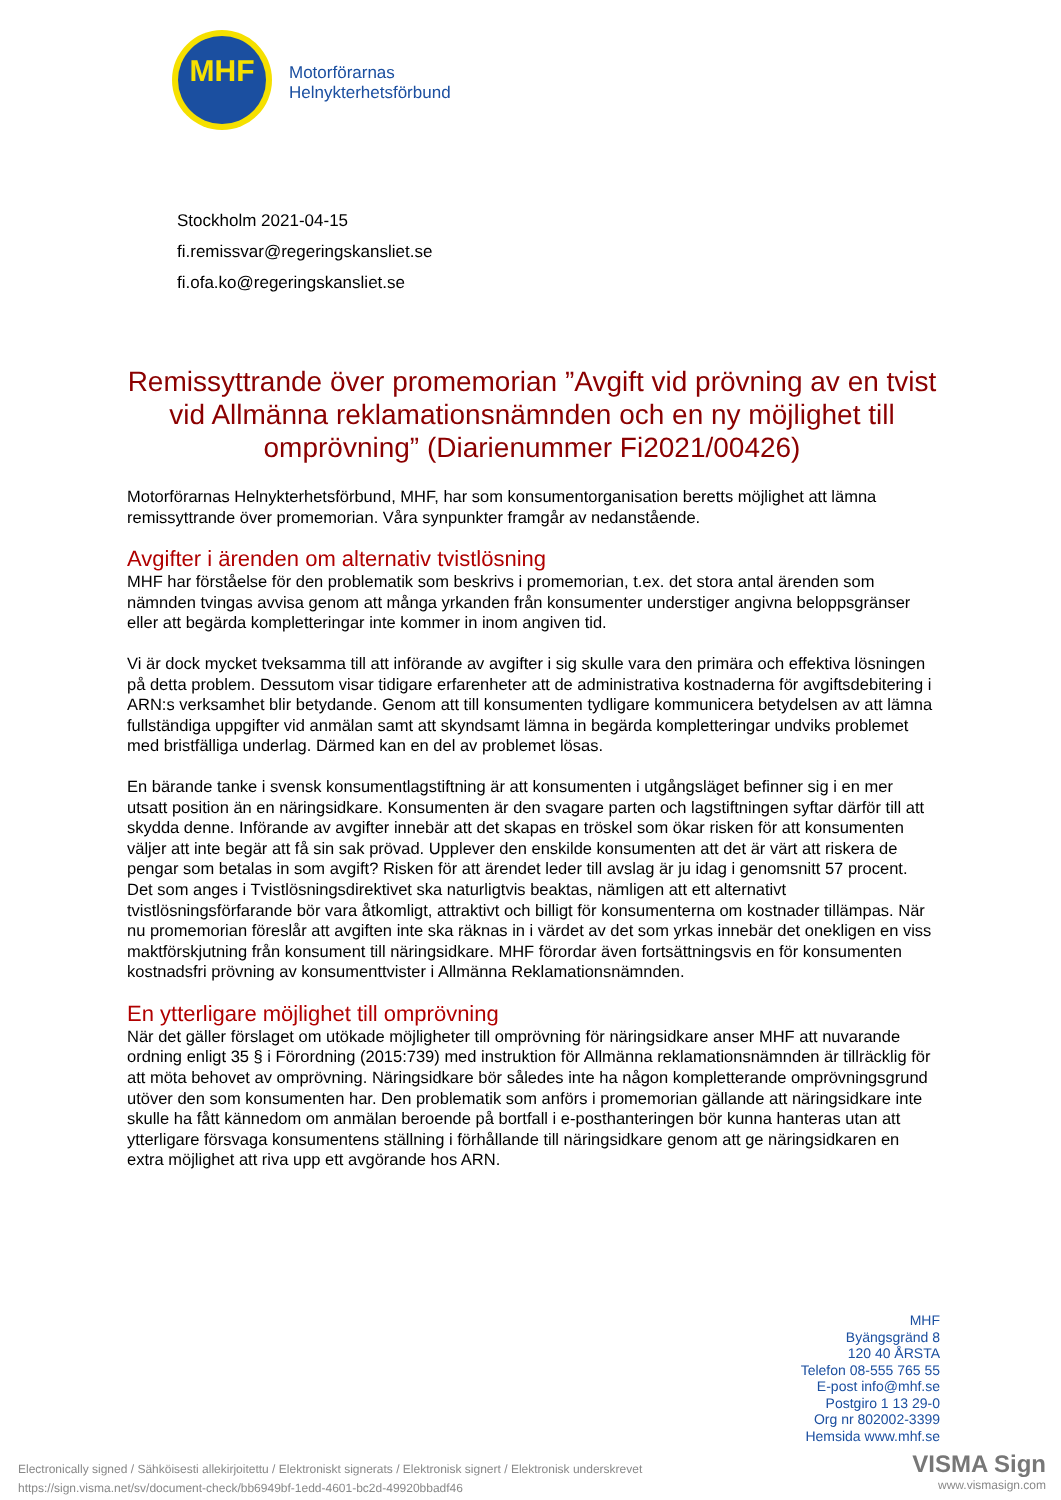MHF
Motorförarnas
Helnykterhetsförbund
Stockholm 2021-04-15
fi.remissvar@regeringskansliet.se
fi.ofa.ko@regeringskansliet.se
Remissyttrande över promemorian ”Avgift vid prövning av en tvist vid Allmänna reklamationsnämnden och en ny möjlighet till omprövning” (Diarienummer Fi2021/00426)
Motorförarnas Helnykterhetsförbund, MHF, har som konsumentorganisation beretts möjlighet att lämna remissyttrande över promemorian. Våra synpunkter framgår av nedanstående.
Avgifter i ärenden om alternativ tvistlösning
MHF har förståelse för den problematik som beskrivs i promemorian, t.ex. det stora antal ärenden som nämnden tvingas avvisa genom att många yrkanden från konsumenter understiger angivna beloppsgränser eller att begärda kompletteringar inte kommer in inom angiven tid.
Vi är dock mycket tveksamma till att införande av avgifter i sig skulle vara den primära och effektiva lösningen på detta problem. Dessutom visar tidigare erfarenheter att de administrativa kostnaderna för avgiftsdebitering i ARN:s verksamhet blir betydande. Genom att till konsumenten tydligare kommunicera betydelsen av att lämna fullständiga uppgifter vid anmälan samt att skyndsamt lämna in begärda kompletteringar undviks problemet med bristfälliga underlag. Därmed kan en del av problemet lösas.
En bärande tanke i svensk konsumentlagstiftning är att konsumenten i utgångsläget befinner sig i en mer utsatt position än en näringsidkare. Konsumenten är den svagare parten och lagstiftningen syftar därför till att skydda denne. Införande av avgifter innebär att det skapas en tröskel som ökar risken för att konsumenten väljer att inte begär att få sin sak prövad. Upplever den enskilde konsumenten att det är värt att riskera de pengar som betalas in som avgift? Risken för att ärendet leder till avslag är ju idag i genomsnitt 57 procent. Det som anges i Tvistlösningsdirektivet ska naturligtvis beaktas, nämligen att ett alternativt tvistlösningsförfarande bör vara åtkomligt, attraktivt och billigt för konsumenterna om kostnader tillämpas. När nu promemorian föreslår att avgiften inte ska räknas in i värdet av det som yrkas innebär det onekligen en viss maktförskjutning från konsument till näringsidkare. MHF förordar även fortsättningsvis en för konsumenten kostnadsfri prövning av konsumenttvister i Allmänna Reklamationsnämnden.
En ytterligare möjlighet till omprövning
När det gäller förslaget om utökade möjligheter till omprövning för näringsidkare anser MHF att nuvarande ordning enligt 35 § i Förordning (2015:739) med instruktion för Allmänna reklamationsnämnden är tillräcklig för att möta behovet av omprövning. Näringsidkare bör således inte ha någon kompletterande omprövningsgrund utöver den som konsumenten har. Den problematik som anförs i promemorian gällande att näringsidkare inte skulle ha fått kännedom om anmälan beroende på bortfall i e-posthanteringen bör kunna hanteras utan att ytterligare försvaga konsumentens ställning i förhållande till näringsidkare genom att ge näringsidkaren en extra möjlighet att riva upp ett avgörande hos ARN.
MHF
Byängsgränd 8
120 40 ÅRSTA
Telefon 08-555 765 55
E-post info@mhf.se
Postgiro 1 13 29-0
Org nr 802002-3399
Hemsida www.mhf.se
Electronically signed / Sähköisesti allekirjoitettu / Elektroniskt signerats / Elektronisk signert / Elektronisk underskrevet
https://sign.visma.net/sv/document-check/bb6949bf-1edd-4601-bc2d-49920bbadf46
VISMA Sign
www.vismasign.com